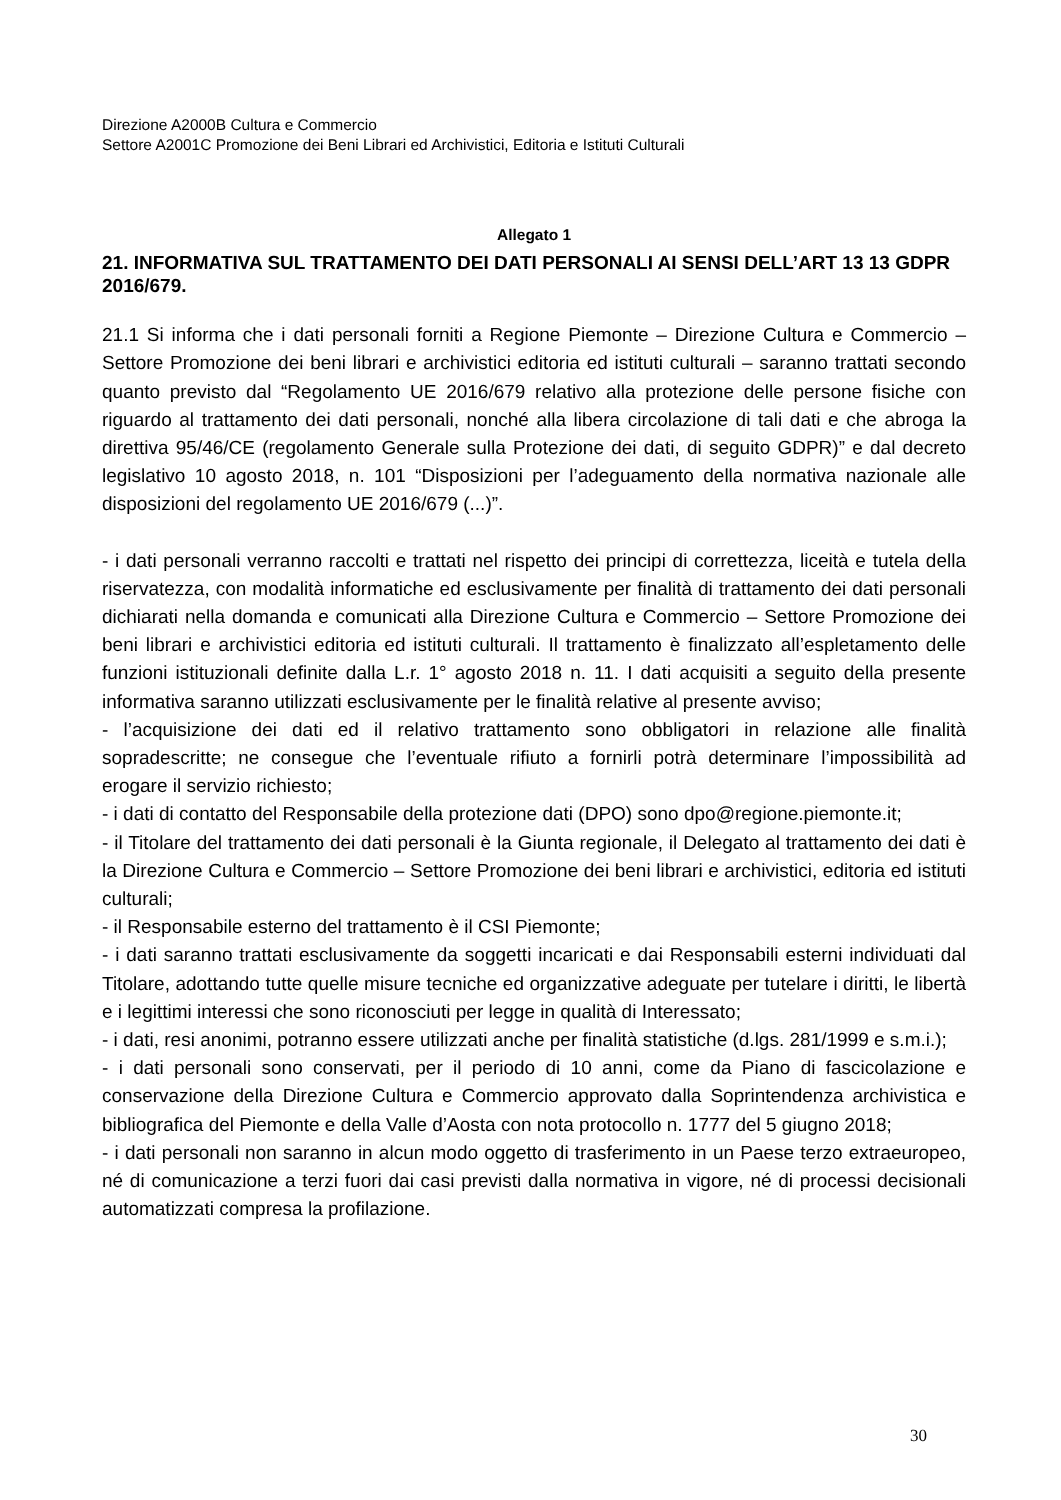Direzione A2000B Cultura e Commercio
Settore A2001C Promozione dei Beni Librari ed Archivistici, Editoria e Istituti Culturali
Allegato 1
21. INFORMATIVA SUL TRATTAMENTO DEI DATI PERSONALI AI SENSI DELL’ART 13 13 GDPR 2016/679.
21.1 Si informa che i dati personali forniti a Regione Piemonte – Direzione Cultura e Commercio – Settore Promozione dei beni librari e archivistici editoria ed istituti culturali – saranno trattati secondo quanto previsto dal “Regolamento UE 2016/679 relativo alla protezione delle persone fisiche con riguardo al trattamento dei dati personali, nonché alla libera circolazione di tali dati e che abroga la direttiva 95/46/CE (regolamento Generale sulla Protezione dei dati, di seguito GDPR)” e dal decreto legislativo 10 agosto 2018, n. 101 “Disposizioni per l’adeguamento della normativa nazionale alle disposizioni del regolamento UE 2016/679 (...)”.
- i dati personali verranno raccolti e trattati nel rispetto dei principi di correttezza, liceità e tutela della riservatezza, con modalità informatiche ed esclusivamente per finalità di trattamento dei dati personali dichiarati nella domanda e comunicati alla Direzione Cultura e Commercio – Settore Promozione dei beni librari e archivistici editoria ed istituti culturali. Il trattamento è finalizzato all’espletamento delle funzioni istituzionali definite dalla L.r. 1° agosto 2018 n. 11. I dati acquisiti a seguito della presente informativa saranno utilizzati esclusivamente per le finalità relative al presente avviso;
- l’acquisizione dei dati ed il relativo trattamento sono obbligatori in relazione alle finalità sopradescritte; ne consegue che l’eventuale rifiuto a fornirli potrà determinare l’impossibilità ad erogare il servizio richiesto;
- i dati di contatto del Responsabile della protezione dati (DPO) sono dpo@regione.piemonte.it;
- il Titolare del trattamento dei dati personali è la Giunta regionale, il Delegato al trattamento dei dati è la Direzione Cultura e Commercio – Settore Promozione dei beni librari e archivistici, editoria ed istituti culturali;
- il Responsabile esterno del trattamento è il CSI Piemonte;
- i dati saranno trattati esclusivamente da soggetti incaricati e dai Responsabili esterni individuati dal Titolare, adottando tutte quelle misure tecniche ed organizzative adeguate per tutelare i diritti, le libertà e i legittimi interessi che sono riconosciuti per legge in qualità di Interessato;
- i dati, resi anonimi, potranno essere utilizzati anche per finalità statistiche (d.lgs. 281/1999 e s.m.i.);
- i dati personali sono conservati, per il periodo di 10 anni, come da Piano di fascicolazione e conservazione della Direzione Cultura e Commercio approvato dalla Soprintendenza archivistica e bibliografica del Piemonte e della Valle d’Aosta con nota protocollo n. 1777 del 5 giugno 2018;
- i dati personali non saranno in alcun modo oggetto di trasferimento in un Paese terzo extraeuropeo, né di comunicazione a terzi fuori dai casi previsti dalla normativa in vigore, né di processi decisionali automatizzati compresa la profilazione.
30